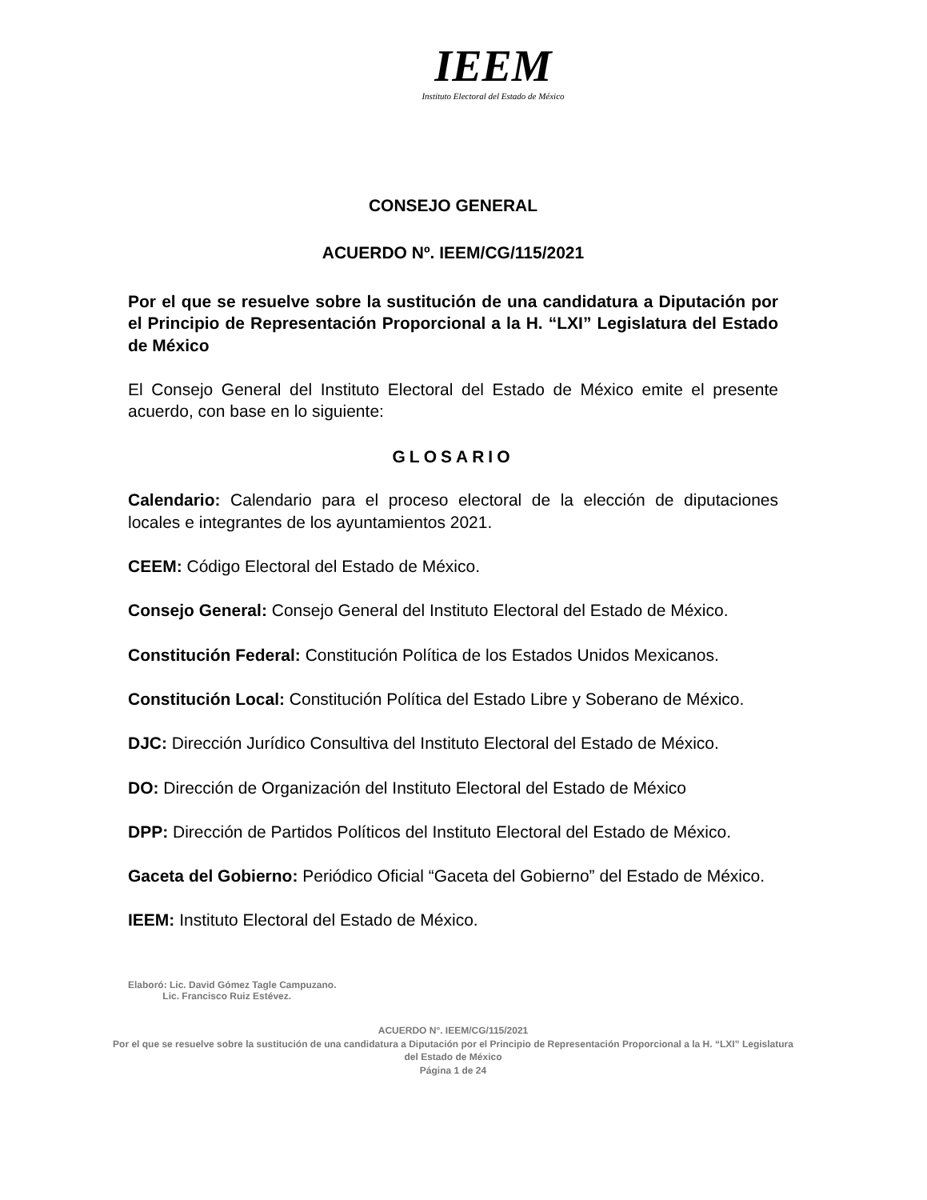IEEM
Instituto Electoral del Estado de México
CONSEJO GENERAL
ACUERDO Nº. IEEM/CG/115/2021
Por el que se resuelve sobre la sustitución de una candidatura a Diputación por el Principio de Representación Proporcional a la H. “LXI” Legislatura del Estado de México
El Consejo General del Instituto Electoral del Estado de México emite el presente acuerdo, con base en lo siguiente:
GLOSARIO
Calendario: Calendario para el proceso electoral de la elección de diputaciones locales e integrantes de los ayuntamientos 2021.
CEEM: Código Electoral del Estado de México.
Consejo General: Consejo General del Instituto Electoral del Estado de México.
Constitución Federal: Constitución Política de los Estados Unidos Mexicanos.
Constitución Local: Constitución Política del Estado Libre y Soberano de México.
DJC: Dirección Jurídico Consultiva del Instituto Electoral del Estado de México.
DO: Dirección de Organización del Instituto Electoral del Estado de México
DPP: Dirección de Partidos Políticos del Instituto Electoral del Estado de México.
Gaceta del Gobierno: Periódico Oficial “Gaceta del Gobierno” del Estado de México.
IEEM: Instituto Electoral del Estado de México.
Elaboró: Lic. David Gómez Tagle Campuzano.
Lic. Francisco Ruiz Estévez.
ACUERDO N°. IEEM/CG/115/2021
Por el que se resuelve sobre la sustitución de una candidatura a Diputación por el Principio de Representación Proporcional a la H. “LXI” Legislatura del Estado de México
Página 1 de 24